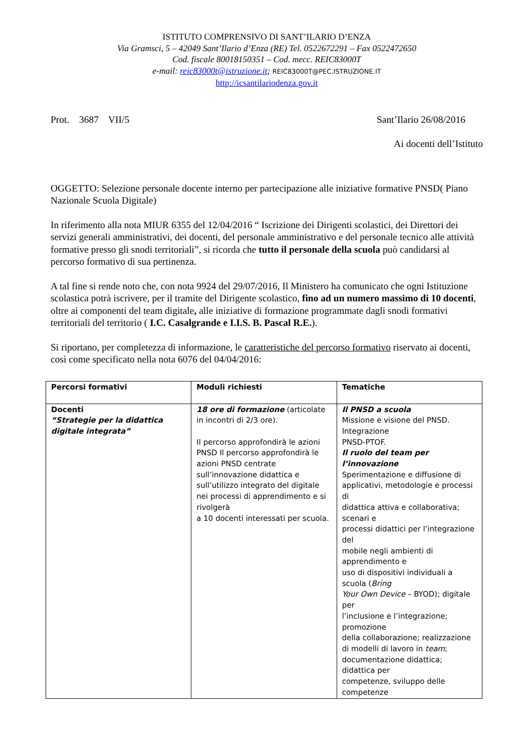ISTITUTO COMPRENSIVO DI SANT’ILARIO D’ENZA
Via Gramsci, 5 – 42049 Sant’Ilario d’Enza (RE) Tel. 0522672291 – Fax 0522472650
Cod. fiscale 80018150351 – Cod. mecc. REIC83000T
e-mail: reic83000t@istruzione.it; REIC83000T@PEC.ISTRUZIONE.IT
http://icsantilariodenza.gov.it
Prot. 3687 VII/5 Sant’Ilario 26/08/2016
Ai docenti dell’Istituto
OGGETTO: Selezione personale docente interno per partecipazione alle iniziative formative PNSD( Piano Nazionale Scuola Digitale)
In riferimento alla nota MIUR 6355 del 12/04/2016 “ Iscrizione dei Dirigenti scolastici, dei Direttori dei servizi generali amministrativi, dei docenti, del personale amministrativo e del personale tecnico alle attività formative presso gli snodi territoriali”, si ricorda che tutto il personale della scuola può candidarsi al percorso formativo di sua pertinenza.
A tal fine si rende noto che, con nota 9924 del 29/07/2016, Il Ministero ha comunicato che ogni Istituzione scolastica potrà iscrivere, per il tramite del Dirigente scolastico, fino ad un numero massimo di 10 docenti, oltre ai componenti del team digitale, alle iniziative di formazione programmate dagli snodi formativi territoriali del territorio ( I.C. Casalgrande e I.I.S. B. Pascal R.E.).
Si riportano, per completezza di informazione, le caratteristiche del percorso formativo riservato ai docenti, così come specificato nella nota 6076 del 04/04/2016:
| Percorsi formativi | Moduli richiesti | Tematiche |
| Docenti “Strategie per la didattica digitale integrata” | 18 ore di formazione (articolate in incontri di 2/3 ore). Il percorso approfondirà le azioni PNSD Il percorso approfondirà le azioni PNSD centrate sull’innovazione didattica e sull’utilizzo integrato del digitale nei processi di apprendimento e si rivolgerà a 10 docenti interessati per scuola. | Il PNSD a scuola Missione e visione del PNSD. Integrazione PNSD-PTOF. Il ruolo del team per l’innovazione Sperimentazione e diffusione di applicativi, metodologie e processi di didattica attiva e collaborativa; scenari e processi didattici per l’integrazione del mobile negli ambienti di apprendimento e uso di dispositivi individuali a scuola ( Bring Your Own Device – BYOD); digitale per l’inclusione e l’integrazione; promozione della collaborazione; realizzazione di modelli di lavoro in team ; documentazione didattica; didattica per competenze, sviluppo delle competenze |